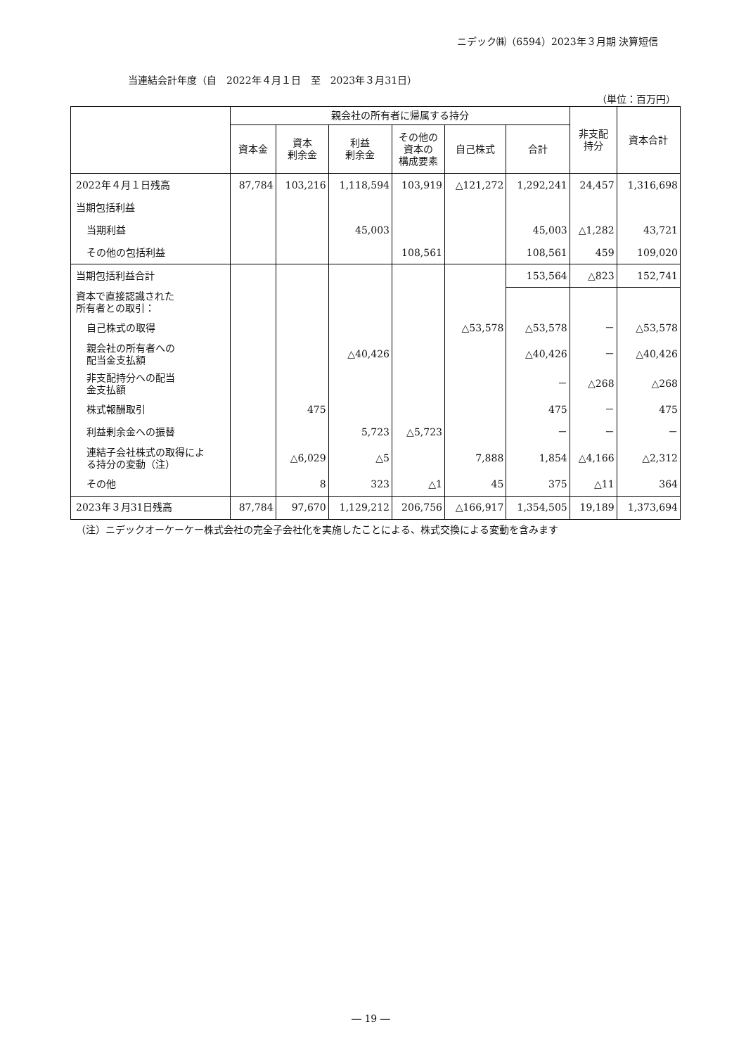ニデック㈱（6594）2023年３月期 決算短信
当連結会計年度（自　2022年４月１日　至　2023年３月31日）
（単位：百万円）
| | 親会社の所有者に帰属する持分 | | | | | | 非支配 持分 | 資本合計 |
| --- | --- | --- | --- | --- | --- | --- | --- | --- |
| | 資本金 | 資本 剰余金 | 利益 剰余金 | その他の 資本の 構成要素 | 自己株式 | 合計 | | |
| 2022年４月１日残高 | 87,784 | 103,216 | 1,118,594 | 103,919 | △121,272 | 1,292,241 | 24,457 | 1,316,698 |
| 当期包括利益 | | | | | | | | |
| 当期利益 | | | 45,003 | | | 45,003 | △1,282 | 43,721 |
| その他の包括利益 | | | | 108,561 | | 108,561 | 459 | 109,020 |
| 当期包括利益合計 | | | | | | 153,564 | △823 | 152,741 |
| 資本で直接認識された 所有者との取引： | | | | | | | | |
| 自己株式の取得 | | | | | △53,578 | △53,578 | － | △53,578 |
| 親会社の所有者への 配当金支払額 | | | △40,426 | | | △40,426 | － | △40,426 |
| 非支配持分への配当 金支払額 | | | | | | － | △268 | △268 |
| 株式報酬取引 | | 475 | | | | 475 | － | 475 |
| 利益剰余金への振替 | | | 5,723 | △5,723 | | － | － | － |
| 連結子会社株式の取得によ る持分の変動（注） | | △6,029 | △5 | | 7,888 | 1,854 | △4,166 | △2,312 |
| その他 | | 8 | 323 | △1 | 45 | 375 | △11 | 364 |
| 2023年３月31日残高 | 87,784 | 97,670 | 1,129,212 | 206,756 | △166,917 | 1,354,505 | 19,189 | 1,373,694 |
（注）ニデックオーケーケー株式会社の完全子会社化を実施したことによる、株式交換による変動を含みます
― 19 ―